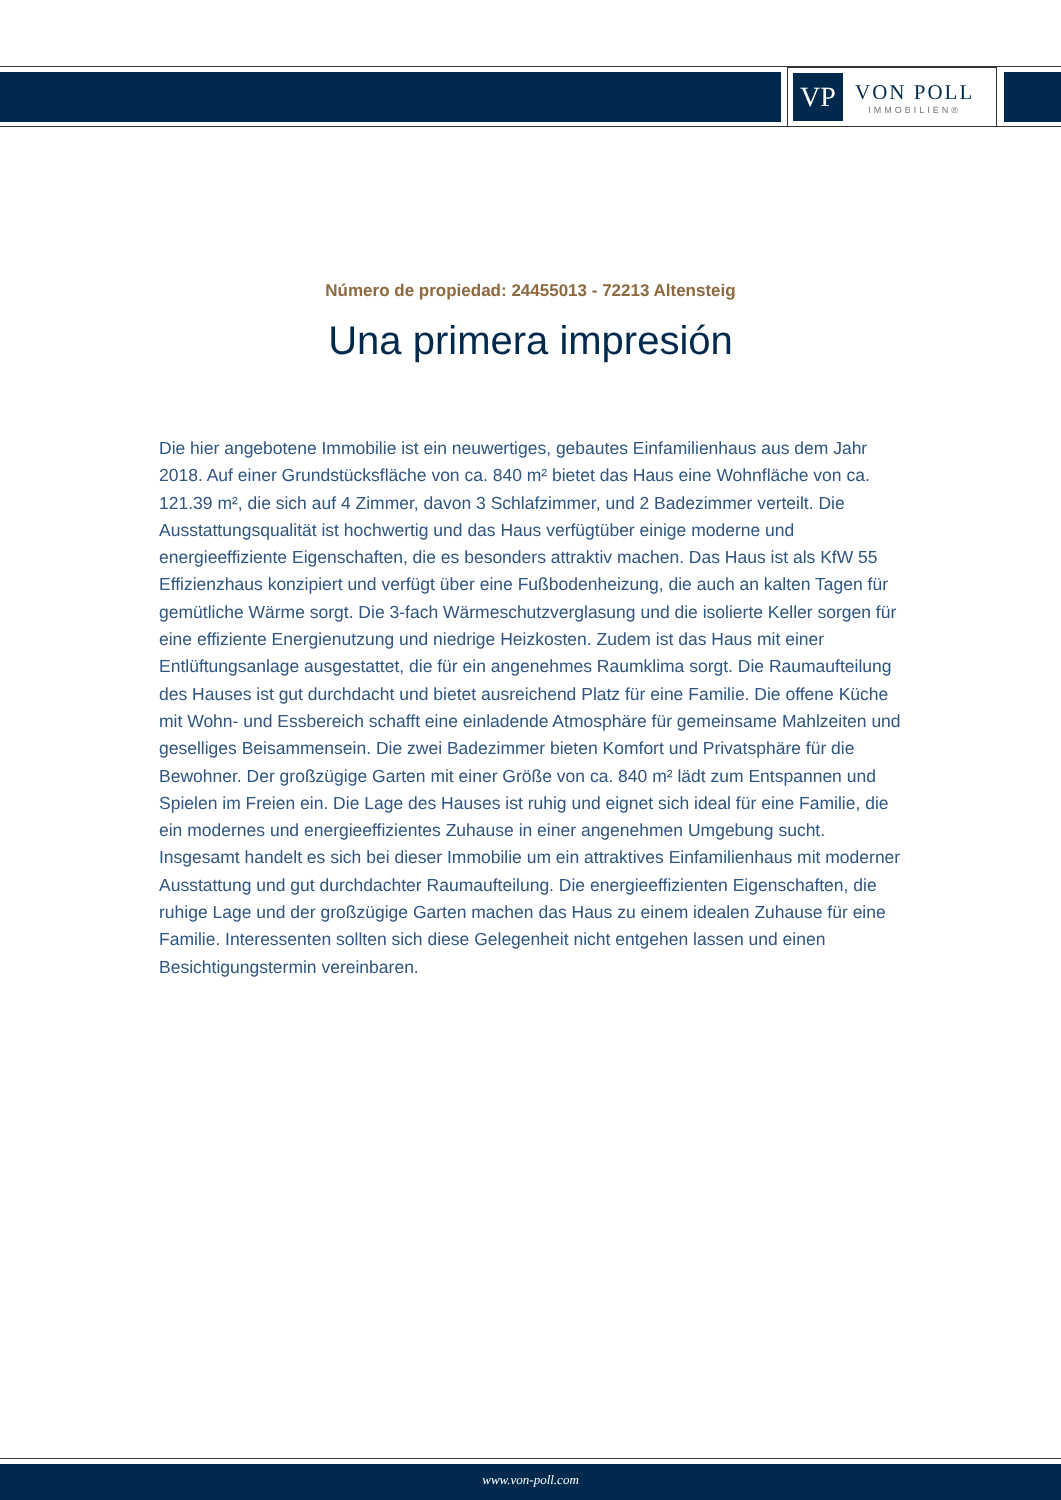VP
VON POLL
IMMOBILIEN®
Número de propiedad: 24455013 - 72213 Altensteig
Una primera impresión
Die hier angebotene Immobilie ist ein neuwertiges, gebautes Einfamilienhaus aus dem Jahr 2018. Auf einer Grundstücksfläche von ca. 840 m² bietet das Haus eine Wohnfläche von ca. 121.39 m², die sich auf 4 Zimmer, davon 3 Schlafzimmer, und 2 Badezimmer verteilt. Die Ausstattungsqualität ist hochwertig und das Haus verfügtüber einige moderne und energieeffiziente Eigenschaften, die es besonders attraktiv machen. Das Haus ist als KfW 55 Effizienzhaus konzipiert und verfügt über eine Fußbodenheizung, die auch an kalten Tagen für gemütliche Wärme sorgt. Die 3-fach Wärmeschutzverglasung und die isolierte Keller sorgen für eine effiziente Energienutzung und niedrige Heizkosten. Zudem ist das Haus mit einer Entlüftungsanlage ausgestattet, die für ein angenehmes Raumklima sorgt. Die Raumaufteilung des Hauses ist gut durchdacht und bietet ausreichend Platz für eine Familie. Die offene Küche mit Wohn- und Essbereich schafft eine einladende Atmosphäre für gemeinsame Mahlzeiten und geselliges Beisammensein. Die zwei Badezimmer bieten Komfort und Privatsphäre für die Bewohner. Der großzügige Garten mit einer Größe von ca. 840 m² lädt zum Entspannen und Spielen im Freien ein. Die Lage des Hauses ist ruhig und eignet sich ideal für eine Familie, die ein modernes und energieeffizientes Zuhause in einer angenehmen Umgebung sucht. Insgesamt handelt es sich bei dieser Immobilie um ein attraktives Einfamilienhaus mit moderner Ausstattung und gut durchdachter Raumaufteilung. Die energieeffizienten Eigenschaften, die ruhige Lage und der großzügige Garten machen das Haus zu einem idealen Zuhause für eine Familie. Interessenten sollten sich diese Gelegenheit nicht entgehen lassen und einen Besichtigungstermin vereinbaren.
www.von-poll.com